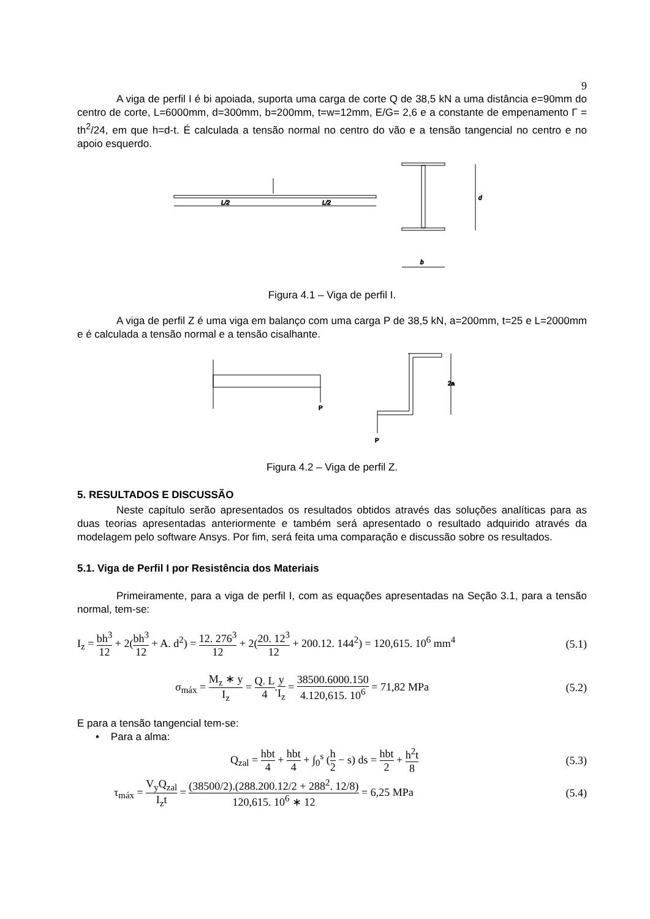9
A viga de perfil I é bi apoiada, suporta uma carga de corte Q de 38,5 kN a uma distância e=90mm do centro de corte, L=6000mm, d=300mm, b=200mm, t=w=12mm, E/G= 2,6 e a constante de empenamento Γ = th<sup>2</sup>/24, em que h=d-t. É calculada a tensão normal no centro do vão e a tensão tangencial no centro e no apoio esquerdo.
L/2
L/2
d
b
Figura 4.1 – Viga de perfil I.
A viga de perfil Z é uma viga em balanço com uma carga P de 38,5 kN, a=200mm, t=25 e L=2000mm e é calculada a tensão normal e a tensão cisalhante.
P
P
2a
Figura 4.2 – Viga de perfil Z.
5. RESULTADOS E DISCUSSÃO
Neste capítulo serão apresentados os resultados obtidos através das soluções analíticas para as duas teorias apresentadas anteriormente e também será apresentado o resultado adquirido através da modelagem pelo software Ansys. Por fim, será feita uma comparação e discussão sobre os resultados.
5.1. Viga de Perfil I por Resistência dos Materiais
Primeiramente, para a viga de perfil I, com as equações apresentadas na Seção 3.1, para a tensão normal, tem-se:
I<sub>z</sub> = bh<sup>3</sup> 12 + 2(bh<sup>3</sup> 12 + A. d<sup>2</sup>) = 12. 276<sup>3</sup> 12 + 2(20. 12<sup>3</sup> 12 + 200.12. 144<sup>2</sup>) = 120,615. 10<sup>6</sup> mm<sup>4</sup> (5.1)
σ<sub>máx</sub> = M<sub>z</sub> ∗ y I<sub>z</sub> = Q. L 4.y I<sub>z</sub> = 38500.6000.150 4.120,615. 10<sup>6</sup> = 71,82 MPa (5.2)
E para a tensão tangencial tem-se:
• Para a alma:
Q<sub>zal</sub> = hbt 4 + hbt 4 + ∫<sub>0</sub><sup>s</sup> (h 2 − s) ds = hbt 2 + h<sup>2</sup>t 8 (5.3)
τ<sub>máx</sub> = V<sub>y</sub>Q<sub>zal</sub> I<sub>z</sub>t = (38500/2).(288.200.12/2 + 288<sup>2</sup>. 12/8) 120,615. 10<sup>6</sup> ∗ 12 = 6,25 MPa (5.4)